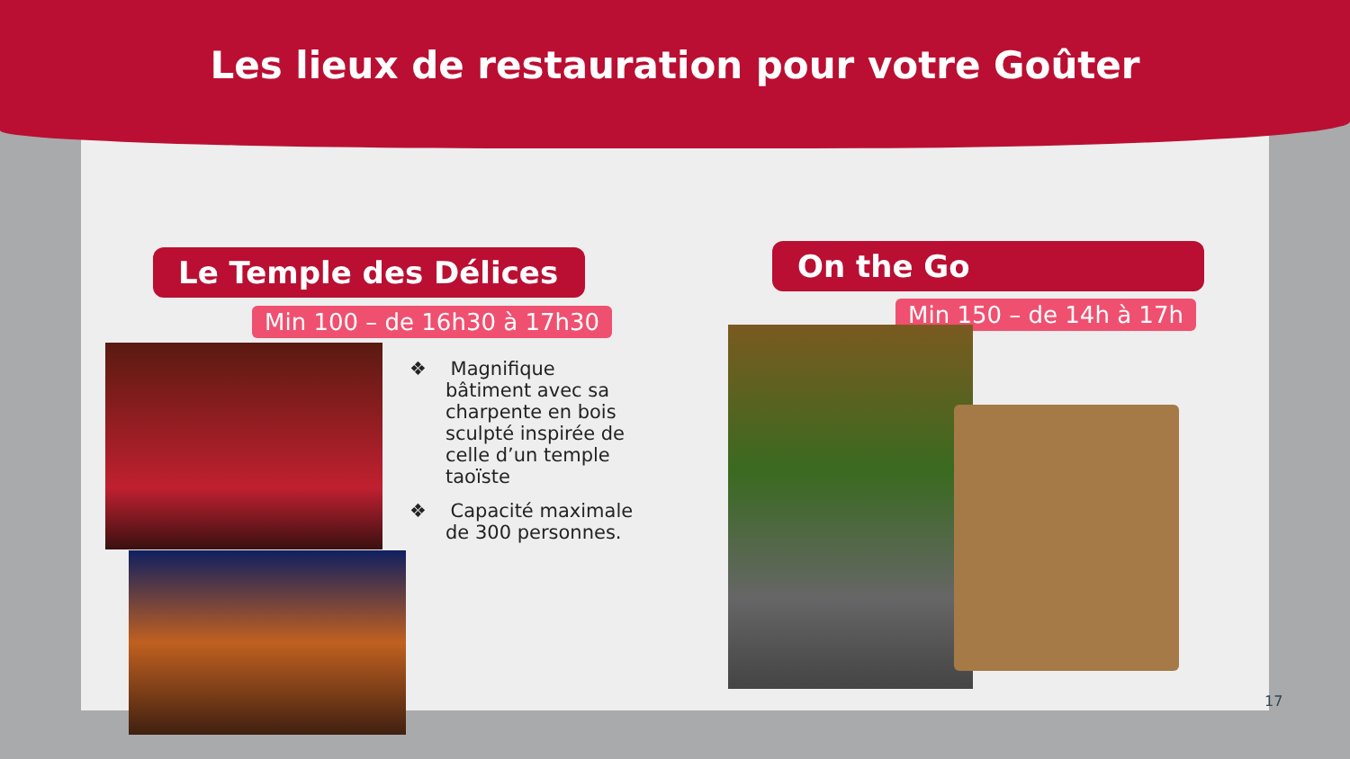Les lieux de restauration pour votre Goûter
Le Temple des Délices
Min 100 – de 16h30 à 17h30
❖ Magnifique bâtiment avec sa charpente en bois sculpté inspirée de celle d’un temple taoïste
❖ Capacité maximale de 300 personnes.
On the Go
Min 150 – de 14h à 17h
17